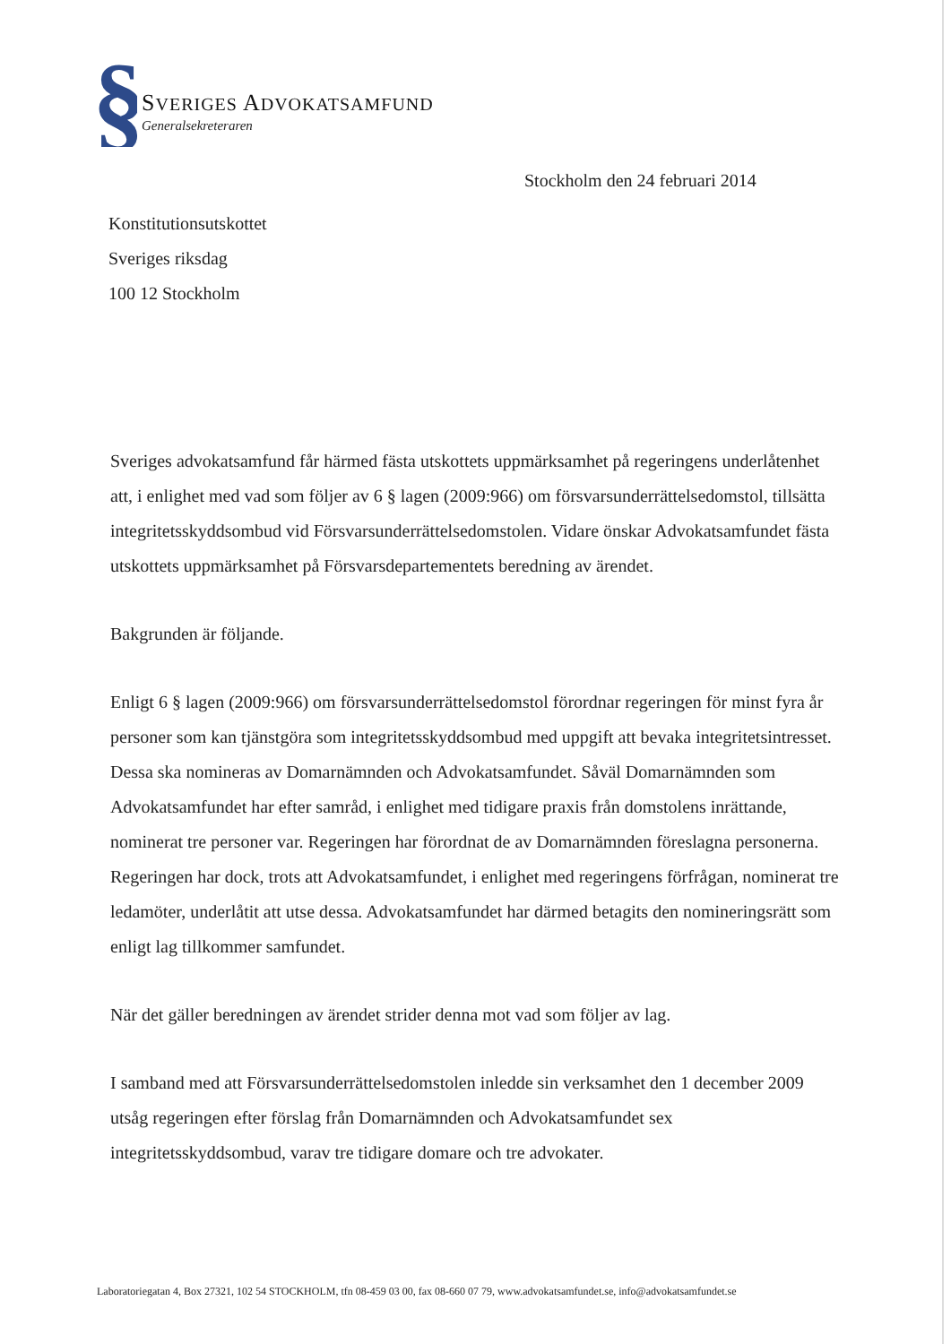§
SVERIGES ADVOKATSAMFUND
Generalsekreteraren
Stockholm den 24 februari 2014
Konstitutionsutskottet
Sveriges riksdag
100 12 Stockholm
Sveriges advokatsamfund får härmed fästa utskottets uppmärksamhet på regeringens underlåtenhet att, i enlighet med vad som följer av 6 § lagen (2009:966) om försvarsunderrättelsedomstol, tillsätta integritetsskyddsombud vid Försvarsunderrättelsedomstolen. Vidare önskar Advokatsamfundet fästa utskottets uppmärksamhet på Försvarsdepartementets beredning av ärendet.
Bakgrunden är följande.
Enligt 6 § lagen (2009:966) om försvarsunderrättelsedomstol förordnar regeringen för minst fyra år personer som kan tjänstgöra som integritetsskyddsombud med uppgift att bevaka integritetsintresset. Dessa ska nomineras av Domarnämnden och Advokatsamfundet. Såväl Domarnämnden som Advokatsamfundet har efter samråd, i enlighet med tidigare praxis från domstolens inrättande, nominerat tre personer var. Regeringen har förordnat de av Domarnämnden föreslagna personerna. Regeringen har dock, trots att Advokatsamfundet, i enlighet med regeringens förfrågan, nominerat tre ledamöter, underlåtit att utse dessa. Advokatsamfundet har därmed betagits den nomineringsrätt som enligt lag tillkommer samfundet.
När det gäller beredningen av ärendet strider denna mot vad som följer av lag.
I samband med att Försvarsunderrättelsedomstolen inledde sin verksamhet den 1 december 2009 utsåg regeringen efter förslag från Domarnämnden och Advokatsamfundet sex integritetsskyddsombud, varav tre tidigare domare och tre advokater.
Laboratoriegatan 4, Box 27321, 102 54 STOCKHOLM, tfn 08-459 03 00, fax 08-660 07 79, www.advokatsamfundet.se, info@advokatsamfundet.se